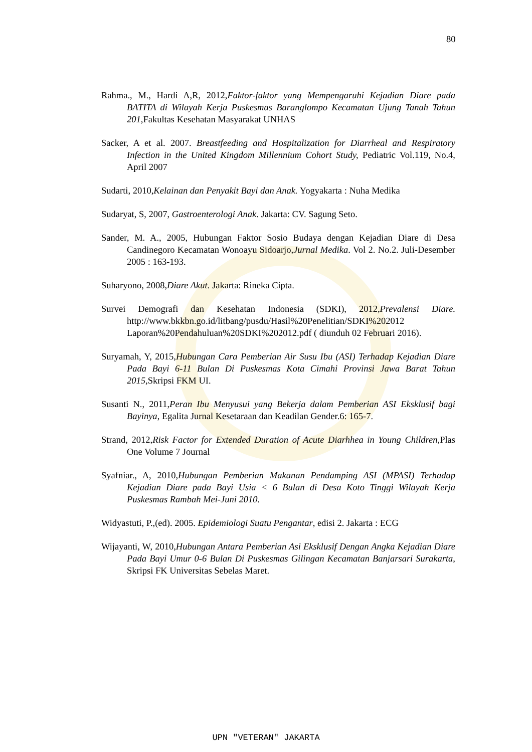80
Rahma., M., Hardi A,R, 2012,Faktor-faktor yang Mempengaruhi Kejadian Diare pada BATITA di Wilayah Kerja Puskesmas Baranglompo Kecamatan Ujung Tanah Tahun 201, Fakultas Kesehatan Masyarakat UNHAS
Sacker, A et al. 2007. Breastfeeding and Hospitalization for Diarrheal and Respiratory Infection in the United Kingdom Millennium Cohort Study, Pediatric Vol.119, No.4, April 2007
Sudarti, 2010,Kelainan dan Penyakit Bayi dan Anak. Yogyakarta : Nuha Medika
Sudaryat, S, 2007, Gastroenterologi Anak. Jakarta: CV. Sagung Seto.
Sander, M. A., 2005, Hubungan Faktor Sosio Budaya dengan Kejadian Diare di Desa Candinegoro Kecamatan Wonoayu Sidoarjo,Jurnal Medika. Vol 2. No.2. Juli-Desember 2005 : 163-193.
Suharyono, 2008,Diare Akut. Jakarta: Rineka Cipta.
Survei Demografi dan Kesehatan Indonesia (SDKI), 2012,Prevalensi Diare. http://www.bkkbn.go.id/litbang/pusdu/Hasil%20Penelitian/SDKI%202012 Laporan%20Pendahuluan%20SDKI%202012.pdf ( diunduh 02 Februari 2016).
Suryamah, Y, 2015,Hubungan Cara Pemberian Air Susu Ibu (ASI) Terhadap Kejadian Diare Pada Bayi 6-11 Bulan Di Puskesmas Kota Cimahi Provinsi Jawa Barat Tahun 2015, Skripsi FKM UI.
Susanti N., 2011,Peran Ibu Menyusui yang Bekerja dalam Pemberian ASI Eksklusif bagi Bayinya, Egalita Jurnal Kesetaraan dan Keadilan Gender.6: 165-7.
Strand, 2012,Risk Factor for Extended Duration of Acute Diarhhea in Young Children, Plas One Volume 7 Journal
Syafniar., A, 2010,Hubungan Pemberian Makanan Pendamping ASI (MPASI) Terhadap Kejadian Diare pada Bayi Usia < 6 Bulan di Desa Koto Tinggi Wilayah Kerja Puskesmas Rambah Mei-Juni 2010.
Widyastuti, P.,(ed). 2005. Epidemiologi Suatu Pengantar, edisi 2. Jakarta : ECG
Wijayanti, W, 2010,Hubungan Antara Pemberian Asi Eksklusif Dengan Angka Kejadian Diare Pada Bayi Umur 0-6 Bulan Di Puskesmas Gilingan Kecamatan Banjarsari Surakarta, Skripsi FK Universitas Sebelas Maret.
UPN "VETERAN" JAKARTA